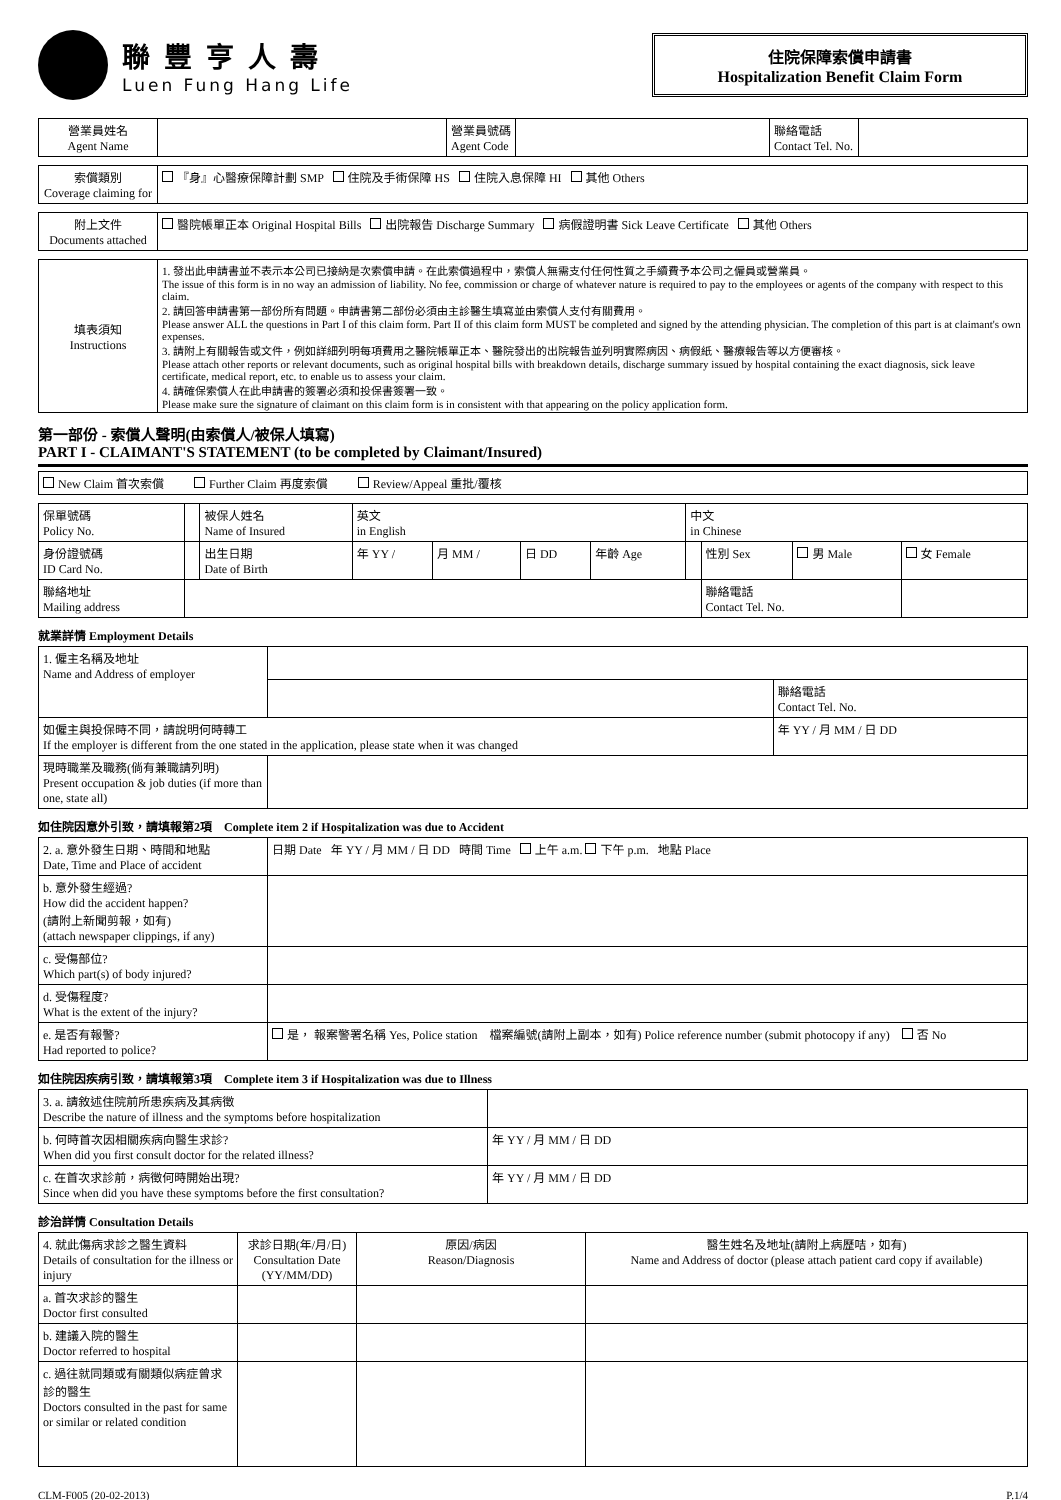聯豐亨人壽
Luen Fung Hang Life
住院保障索償申請書
Hospitalization Benefit Claim Form
| 營業員姓名 Agent Name | | 營業員號碼 Agent Code | | 聯絡電話 Contact Tel. No. | |
| 索償類別 Coverage claiming for | 『身』心醫療保障計劃 SMP 住院及手術保障 HS 住院入息保障 HI 其他 Others |
| 附上文件 Documents attached | 醫院帳單正本 Original Hospital Bills 出院報告 Discharge Summary 病假證明書 Sick Leave Certificate 其他 Others |
| 填表須知 Instructions | 1. 發出此申請書並不表示本公司已接納是次索償申請。在此索償過程中，索償人無需支付任何性質之手續費予本公司之僱員或營業員。 The issue of this form is in no way an admission of liability. No fee, commission or charge of whatever nature is required to pay to the employees or agents of the company with respect to this claim. 2. 請回答申請書第一部份所有問題。申請書第二部份必須由主診醫生填寫並由索償人支付有關費用。 Please answer ALL the questions in Part I of this claim form. Part II of this claim form MUST be completed and signed by the attending physician. The completion of this part is at claimant's own expenses. 3. 請附上有關報告或文件，例如詳細列明每項費用之醫院帳單正本、醫院發出的出院報告並列明實際病因、病假紙、醫療報告等以方便審核。 Please attach other reports or relevant documents, such as original hospital bills with breakdown details, discharge summary issued by hospital containing the exact diagnosis, sick leave certificate, medical report, etc. to enable us to assess your claim. 4. 請確保索償人在此申請書的簽署必須和投保書簽署一致。 Please make sure the signature of claimant on this claim form is in consistent with that appearing on the policy application form. |
第一部份 - 索償人聲明(由索償人/被保人填寫)
PART I - CLAIMANT'S STATEMENT (to be completed by Claimant/Insured)
| New Claim 首次索償 Further Claim 再度索償 Review/Appeal 重批/覆核 |
| 保單號碼 Policy No. | | 被保人姓名 Name of Insured | 英文 in English | | | | 中文 in Chinese | | | |
| 身份證號碼 ID Card No. | | 出生日期 Date of Birth | 年 YY / | 月 MM / | 日 DD | 年齡 Age | | 性別 Sex | 男 Male | 女 Female |
| 聯絡地址 Mailing address | | | | | | | | 聯絡電話 Contact Tel. No. | | |
就業詳情 Employment Details
| 1. 僱主名稱及地址 Name and Address of employer | | | |
| | | | 聯絡電話 Contact Tel. No. |
| 如僱主與投保時不同，請說明何時轉工 If the employer is different from the one stated in the application, please state when it was changed | | 年 YY / 月 MM / 日 DD | |
| 現時職業及職務(倘有兼職請列明) Present occupation & job duties (if more than one, state all) | | | |
如住院因意外引致，請填報第2項 Complete item 2 if Hospitalization was due to Accident
| 2. a. 意外發生日期、時間和地點 Date, Time and Place of accident | 日期 Date 年 YY / 月 MM / 日 DD 時間 Time 上午 a.m. 下午 p.m. 地點 Place |
| b. 意外發生經過? How did the accident happen? (請附上新聞剪報，如有) (attach newspaper clippings, if any) | |
| c. 受傷部位? Which part(s) of body injured? | |
| d. 受傷程度? What is the extent of the injury? | |
| e. 是否有報警? Had reported to police? | 是， 報案警署名稱 Yes, Police station 檔案編號(請附上副本，如有) Police reference number (submit photocopy if any) 否 No |
如住院因疾病引致，請填報第3項 Complete item 3 if Hospitalization was due to Illness
| 3. a. 請敘述住院前所患疾病及其病徵 Describe the nature of illness and the symptoms before hospitalization | |
| b. 何時首次因相關疾病向醫生求診? When did you first consult doctor for the related illness? | 年 YY / 月 MM / 日 DD |
| c. 在首次求診前，病徵何時開始出現? Since when did you have these symptoms before the first consultation? | 年 YY / 月 MM / 日 DD |
診治詳情 Consultation Details
| 4. 就此傷病求診之醫生資料 Details of consultation for the illness or injury | 求診日期(年/月/日) Consultation Date (YY/MM/DD) | 原因/病因 Reason/Diagnosis | 醫生姓名及地址(請附上病歷咭，如有) Name and Address of doctor (please attach patient card copy if available) |
| --- | --- | --- | --- |
| a. 首次求診的醫生 Doctor first consulted | | | |
| b. 建議入院的醫生 Doctor referred to hospital | | | |
| c. 過往就同類或有關類似病症曾求診的醫生 Doctors consulted in the past for same or similar or related condition | | | |
CLM-F005 (20-02-2013) P.1/4